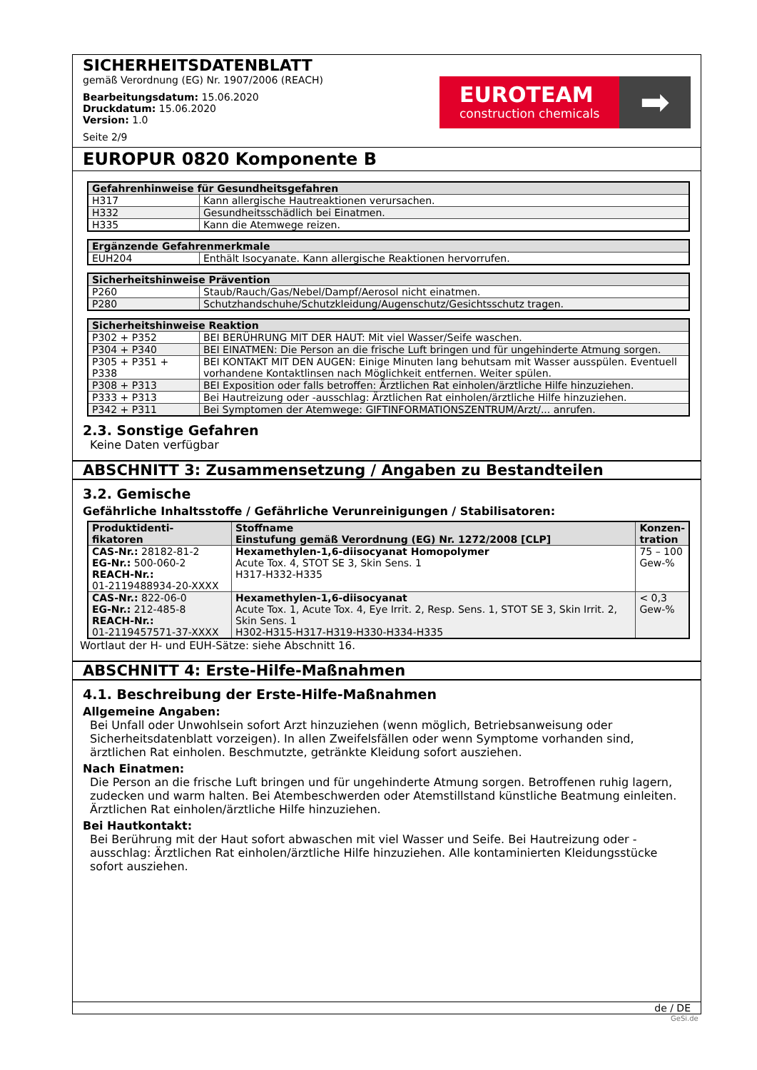SICHERHEITSDATENBLATT
gemäß Verordnung (EG) Nr. 1907/2006 (REACH)
Bearbeitungsdatum: 15.06.2020
Druckdatum: 15.06.2020
Version: 1.0
Seite 2/9
EUROTEAM
construction chemicals
➡
EUROPUR 0820 Komponente B
| Gefahrenhinweise für Gesundheitsgefahren | |
| --- | --- |
| H317 | Kann allergische Hautreaktionen verursachen. |
| H332 | Gesundheitsschädlich bei Einatmen. |
| H335 | Kann die Atemwege reizen. |
| Ergänzende Gefahrenmerkmale | |
| --- | --- |
| EUH204 | Enthält Isocyanate. Kann allergische Reaktionen hervorrufen. |
| Sicherheitshinweise Prävention | |
| --- | --- |
| P260 | Staub/Rauch/Gas/Nebel/Dampf/Aerosol nicht einatmen. |
| P280 | Schutzhandschuhe/Schutzkleidung/Augenschutz/Gesichtsschutz tragen. |
| Sicherheitshinweise Reaktion | |
| --- | --- |
| P302 + P352 | BEI BERÜHRUNG MIT DER HAUT: Mit viel Wasser/Seife waschen. |
| P304 + P340 | BEI EINATMEN: Die Person an die frische Luft bringen und für ungehinderte Atmung sorgen. |
| P305 + P351 + P338 | BEI KONTAKT MIT DEN AUGEN: Einige Minuten lang behutsam mit Wasser ausspülen. Eventuell vorhandene Kontaktlinsen nach Möglichkeit entfernen. Weiter spülen. |
| P308 + P313 | BEI Exposition oder falls betroffen: Ärztlichen Rat einholen/ärztliche Hilfe hinzuziehen. |
| P333 + P313 | Bei Hautreizung oder -ausschlag: Ärztlichen Rat einholen/ärztliche Hilfe hinzuziehen. |
| P342 + P311 | Bei Symptomen der Atemwege: GIFTINFORMATIONSZENTRUM/Arzt/... anrufen. |
2.3. Sonstige Gefahren
Keine Daten verfügbar
ABSCHNITT 3: Zusammensetzung / Angaben zu Bestandteilen
3.2. Gemische
Gefährliche Inhaltsstoffe / Gefährliche Verunreinigungen / Stabilisatoren:
| Produktidenti- fikatoren | Stoffname Einstufung gemäß Verordnung (EG) Nr. 1272/2008 [CLP] | Konzen- tration |
| --- | --- | --- |
| CAS-Nr.: 28182-81-2 EG-Nr.: 500-060-2 REACH-Nr.: 01-2119488934-20-XXXX | Hexamethylen-1,6-diisocyanat Homopolymer Acute Tox. 4, STOT SE 3, Skin Sens. 1 H317-H332-H335 | 75 – 100 Gew-% |
| CAS-Nr.: 822-06-0 EG-Nr.: 212-485-8 REACH-Nr.: 01-2119457571-37-XXXX | Hexamethylen-1,6-diisocyanat Acute Tox. 1, Acute Tox. 4, Eye Irrit. 2, Resp. Sens. 1, STOT SE 3, Skin Irrit. 2, Skin Sens. 1 H302-H315-H317-H319-H330-H334-H335 | < 0,3 Gew-% |
Wortlaut der H- und EUH-Sätze: siehe Abschnitt 16.
ABSCHNITT 4: Erste-Hilfe-Maßnahmen
4.1. Beschreibung der Erste-Hilfe-Maßnahmen
Allgemeine Angaben:
Bei Unfall oder Unwohlsein sofort Arzt hinzuziehen (wenn möglich, Betriebsanweisung oder Sicherheitsdatenblatt vorzeigen). In allen Zweifelsfällen oder wenn Symptome vorhanden sind, ärztlichen Rat einholen. Beschmutzte, getränkte Kleidung sofort ausziehen.
Nach Einatmen:
Die Person an die frische Luft bringen und für ungehinderte Atmung sorgen. Betroffenen ruhig lagern, zudecken und warm halten. Bei Atembeschwerden oder Atemstillstand künstliche Beatmung einleiten. Ärztlichen Rat einholen/ärztliche Hilfe hinzuziehen.
Bei Hautkontakt:
Bei Berührung mit der Haut sofort abwaschen mit viel Wasser und Seife. Bei Hautreizung oder -ausschlag: Ärztlichen Rat einholen/ärztliche Hilfe hinzuziehen. Alle kontaminierten Kleidungsstücke sofort ausziehen.
de / DE
GeSi.de